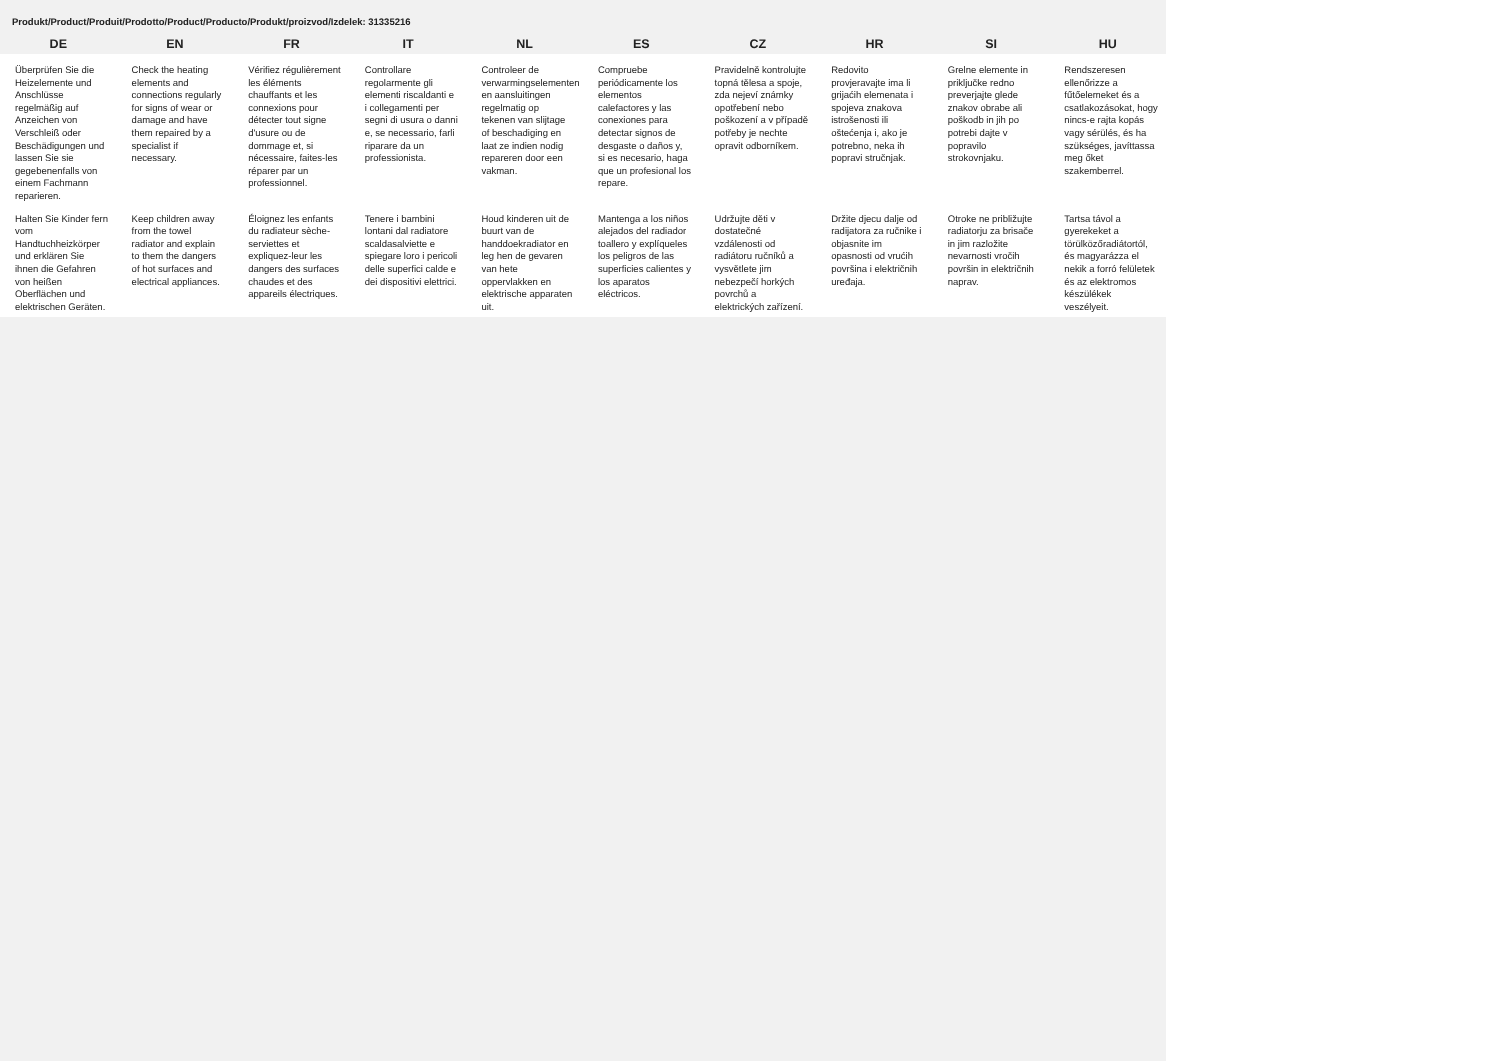Produkt/Product/Produit/Prodotto/Product/Producto/Produkt/proizvod/Izdelek: 31335216
| DE | EN | FR | IT | NL | ES | CZ | HR | SI | HU |
| --- | --- | --- | --- | --- | --- | --- | --- | --- | --- |
| Überprüfen Sie die Heizelemente und Anschlüsse regelmäßig auf Anzeichen von Verschleiß oder Beschädigungen und lassen Sie sie gegebenenfalls von einem Fachmann reparieren. | Check the heating elements and connections regularly for signs of wear or damage and have them repaired by a specialist if necessary. | Vérifiez régulièrement les éléments chauffants et les connexions pour détecter tout signe d'usure ou de dommage et, si nécessaire, faites-les réparer par un professionnel. | Controllare regolarmente gli elementi riscaldanti e i collegamenti per segni di usura o danni e, se necessario, farli riparare da un professionista. | Controleer de verwarmingselementen en aansluitingen regelmatig op tekenen van slijtage of beschadiging en laat ze indien nodig repareren door een vakman. | Compruebe periódicamente los elementos calefactores y las conexiones para detectar signos de desgaste o daños y, si es necesario, haga que un profesional los repare. | Pravidelně kontrolujte topná tělesa a spoje, zda nejeví známky opotřebení nebo poškození a v případě potřeby je nechte opravit odborníkem. | Redovito provjeravajte ima li grijaćih elemenata i spojeva znakova istrošenosti ili oštećenja i, ako je potrebno, neka ih popravi stručnjak. | Grelne elemente in priključke redno preverjajte glede znakov obrabe ali poškodb in jih po potrebi dajte v popravilo strokovnjaku. | Rendszeresen ellenőrizze a fűtőelemeket és a csatlakozásokat, hogy nincs-e rajta kopás vagy sérülés, és ha szükséges, javíttassa meg őket szakemberrel. |
| Halten Sie Kinder fern vom Handtuchheizkörper und erklären Sie ihnen die Gefahren von heißen Oberflächen und elektrischen Geräten. | Keep children away from the towel radiator and explain to them the dangers of hot surfaces and electrical appliances. | Éloignez les enfants du radiateur sèche-serviettes et expliquez-leur les dangers des surfaces chaudes et des appareils électriques. | Tenere i bambini lontani dal radiatore scaldasalviette e spiegare loro i pericoli delle superfici calde e dei dispositivi elettrici. | Houd kinderen uit de buurt van de handdoekradiator en leg hen de gevaren van hete oppervlakken en elektrische apparaten uit. | Mantenga a los niños alejados del radiador toallero y explíqueles los peligros de las superficies calientes y los aparatos eléctricos. | Udržujte děti v dostatečné vzdálenosti od radiátoru ručníků a vysvětlete jim nebezpečí horkých povrchů a elektrických zařízení. | Držite djecu dalje od radijatora za ručnike i objasnite im opasnosti od vrućih površina i električnih uređaja. | Otroke ne približujte radiatorju za brisače in jim razložite nevarnosti vročih površin in električnih naprav. | Tartsa távol a gyerekeket a törülközőradiátortól, és magyarázza el nekik a forró felületek és az elektromos készülékek veszélyeit. |